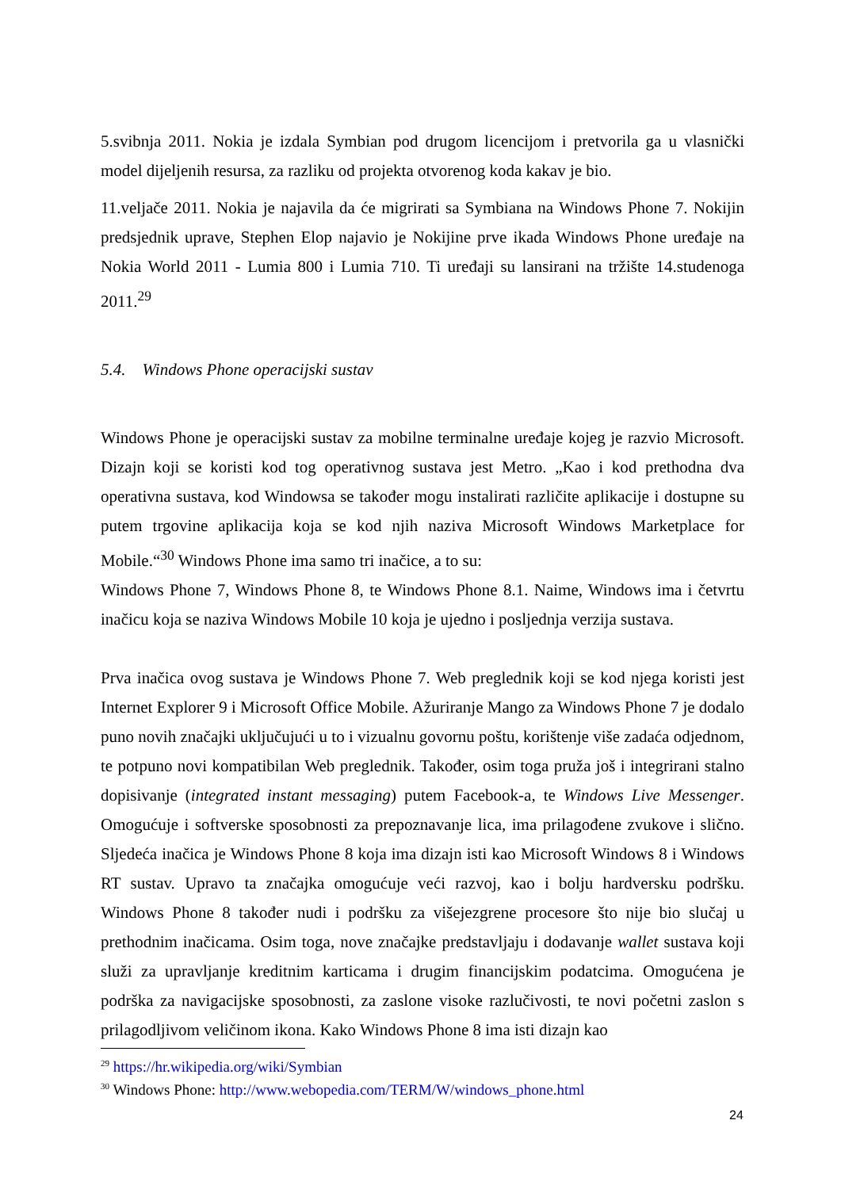5.svibnja 2011. Nokia je izdala Symbian pod drugom licencijom i pretvorila ga u vlasnički model dijeljenih resursa, za razliku od projekta otvorenog koda kakav je bio.
11.veljače 2011. Nokia je najavila da će migrirati sa Symbiana na Windows Phone 7. Nokijin predsjednik uprave, Stephen Elop najavio je Nokijine prve ikada Windows Phone uređaje na Nokia World 2011 - Lumia 800 i Lumia 710. Ti uređaji su lansirani na tržište 14.studenoga 2011.<sup>29</sup>
5.4. Windows Phone operacijski sustav
Windows Phone je operacijski sustav za mobilne terminalne uređaje kojeg je razvio Microsoft. Dizajn koji se koristi kod tog operativnog sustava jest Metro. „Kao i kod prethodna dva operativna sustava, kod Windowsa se također mogu instalirati različite aplikacije i dostupne su putem trgovine aplikacija koja se kod njih naziva Microsoft Windows Marketplace for Mobile.“<sup>30</sup> Windows Phone ima samo tri inačice, a to su:
Windows Phone 7, Windows Phone 8, te Windows Phone 8.1. Naime, Windows ima i četvrtu inačicu koja se naziva Windows Mobile 10 koja je ujedno i posljednja verzija sustava.
Prva inačica ovog sustava je Windows Phone 7. Web preglednik koji se kod njega koristi jest Internet Explorer 9 i Microsoft Office Mobile. Ažuriranje Mango za Windows Phone 7 je dodalo puno novih značajki uključujući u to i vizualnu govornu poštu, korištenje više zadaća odjednom, te potpuno novi kompatibilan Web preglednik. Također, osim toga pruža još i integrirani stalno dopisivanje (integrated instant messaging) putem Facebook-a, te Windows Live Messenger. Omogućuje i softverske sposobnosti za prepoznavanje lica, ima prilagođene zvukove i slično. Sljedeća inačica je Windows Phone 8 koja ima dizajn isti kao Microsoft Windows 8 i Windows RT sustav. Upravo ta značajka omogućuje veći razvoj, kao i bolju hardversku podršku. Windows Phone 8 također nudi i podršku za višejezgrene procesore što nije bio slučaj u prethodnim inačicama. Osim toga, nove značajke predstavljaju i dodavanje wallet sustava koji služi za upravljanje kreditnim karticama i drugim financijskim podatcima. Omogućena je podrška za navigacijske sposobnosti, za zaslone visoke razlučivosti, te novi početni zaslon s prilagodljivom veličinom ikona. Kako Windows Phone 8 ima isti dizajn kao
<sup>29</sup> https://hr.wikipedia.org/wiki/Symbian
<sup>30</sup> Windows Phone: http://www.webopedia.com/TERM/W/windows_phone.html
24